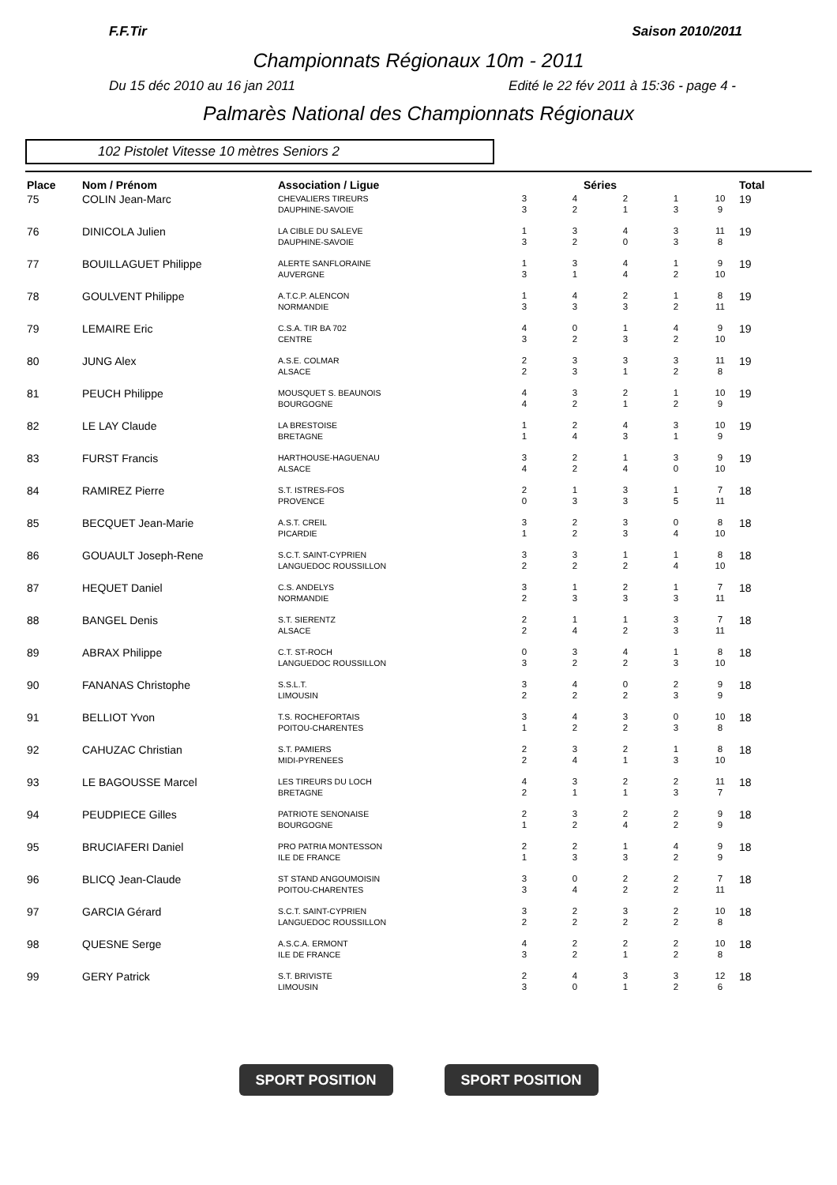F.F.Tir Saison 2010/2011
Championnats Régionaux 10m - 2011
Du 15 déc 2010 au 16 jan 2011 Edité le 22 fév 2011 à 15:36 - page 4 -
Palmarès National des Championnats Régionaux
102 Pistolet Vitesse 10 mètres Seniors 2
| Place | Nom / Prénom | Association / Ligue | Séries | | | | | Total |
| --- | --- | --- | --- | --- | --- | --- | --- | --- |
| 75 | COLIN Jean-Marc | CHEVALIERS TIREURS DAUPHINE-SAVOIE | 3 3 | 4 2 | 2 1 | 1 3 | 10 9 | 19 |
| 76 | DINICOLA Julien | LA CIBLE DU SALEVE DAUPHINE-SAVOIE | 1 3 | 3 2 | 4 0 | 3 3 | 11 8 | 19 |
| 77 | BOUILLAGUET Philippe | ALERTE SANFLORAINE AUVERGNE | 1 3 | 3 1 | 4 4 | 1 2 | 9 10 | 19 |
| 78 | GOULVENT Philippe | A.T.C.P. ALENCON NORMANDIE | 1 3 | 4 3 | 2 3 | 1 2 | 8 11 | 19 |
| 79 | LEMAIRE Eric | C.S.A. TIR BA 702 CENTRE | 4 3 | 0 2 | 1 3 | 4 2 | 9 10 | 19 |
| 80 | JUNG Alex | A.S.E. COLMAR ALSACE | 2 2 | 3 3 | 3 1 | 3 2 | 11 8 | 19 |
| 81 | PEUCH Philippe | MOUSQUET S. BEAUNOIS BOURGOGNE | 4 4 | 3 2 | 2 1 | 1 2 | 10 9 | 19 |
| 82 | LE LAY Claude | LA BRESTOISE BRETAGNE | 1 1 | 2 4 | 4 3 | 3 1 | 10 9 | 19 |
| 83 | FURST Francis | HARTHOUSE-HAGUENAU ALSACE | 3 4 | 2 2 | 1 4 | 3 0 | 9 10 | 19 |
| 84 | RAMIREZ Pierre | S.T. ISTRES-FOS PROVENCE | 2 0 | 1 3 | 3 3 | 1 5 | 7 11 | 18 |
| 85 | BECQUET Jean-Marie | A.S.T. CREIL PICARDIE | 3 1 | 2 2 | 3 3 | 0 4 | 8 10 | 18 |
| 86 | GOUAULT Joseph-Rene | S.C.T. SAINT-CYPRIEN LANGUEDOC ROUSSILLON | 3 2 | 3 2 | 1 2 | 1 4 | 8 10 | 18 |
| 87 | HEQUET Daniel | C.S. ANDELYS NORMANDIE | 3 2 | 1 3 | 2 3 | 1 3 | 7 11 | 18 |
| 88 | BANGEL Denis | S.T. SIERENTZ ALSACE | 2 2 | 1 4 | 1 2 | 3 3 | 7 11 | 18 |
| 89 | ABRAX Philippe | C.T. ST-ROCH LANGUEDOC ROUSSILLON | 0 3 | 3 2 | 4 2 | 1 3 | 8 10 | 18 |
| 90 | FANANAS Christophe | S.S.L.T. LIMOUSIN | 3 2 | 4 2 | 0 2 | 2 3 | 9 9 | 18 |
| 91 | BELLIOT Yvon | T.S. ROCHEFORTAIS POITOU-CHARENTES | 3 1 | 4 2 | 3 2 | 0 3 | 10 8 | 18 |
| 92 | CAHUZAC Christian | S.T. PAMIERS MIDI-PYRENEES | 2 2 | 3 4 | 2 1 | 1 3 | 8 10 | 18 |
| 93 | LE BAGOUSSE Marcel | LES TIREURS DU LOCH BRETAGNE | 4 2 | 3 1 | 2 1 | 2 3 | 11 7 | 18 |
| 94 | PEUDPIECE Gilles | PATRIOTE SENONAISE BOURGOGNE | 2 1 | 3 2 | 2 4 | 2 2 | 9 9 | 18 |
| 95 | BRUCIAFERI Daniel | PRO PATRIA MONTESSON ILE DE FRANCE | 2 1 | 2 3 | 1 3 | 4 2 | 9 9 | 18 |
| 96 | BLICQ Jean-Claude | ST STAND ANGOUMOISIN POITOU-CHARENTES | 3 3 | 0 4 | 2 2 | 2 2 | 7 11 | 18 |
| 97 | GARCIA Gérard | S.C.T. SAINT-CYPRIEN LANGUEDOC ROUSSILLON | 3 2 | 2 2 | 3 2 | 2 2 | 10 8 | 18 |
| 98 | QUESNE Serge | A.S.C.A. ERMONT ILE DE FRANCE | 4 3 | 2 2 | 2 1 | 2 2 | 10 8 | 18 |
| 99 | GERY Patrick | S.T. BRIVISTE LIMOUSIN | 2 3 | 4 0 | 3 1 | 3 2 | 12 6 | 18 |
SPORT POSITION SPORT POSITION